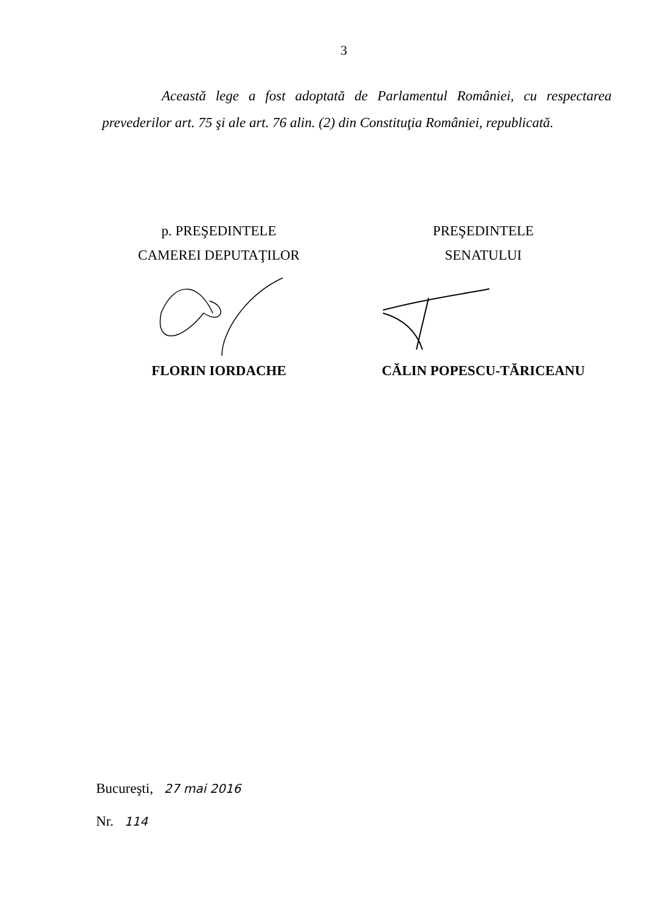3
Această lege a fost adoptată de Parlamentul României, cu respectarea prevederilor art. 75 şi ale art. 76 alin. (2) din Constituţia României, republicată.
p. PREŞEDINTELE
CAMEREI DEPUTAŢILOR
FLORIN IORDACHE
PREŞEDINTELE
SENATULUI
CĂLIN POPESCU-TĂRICEANU
Bucureşti, 27 mai 2016
Nr. 114